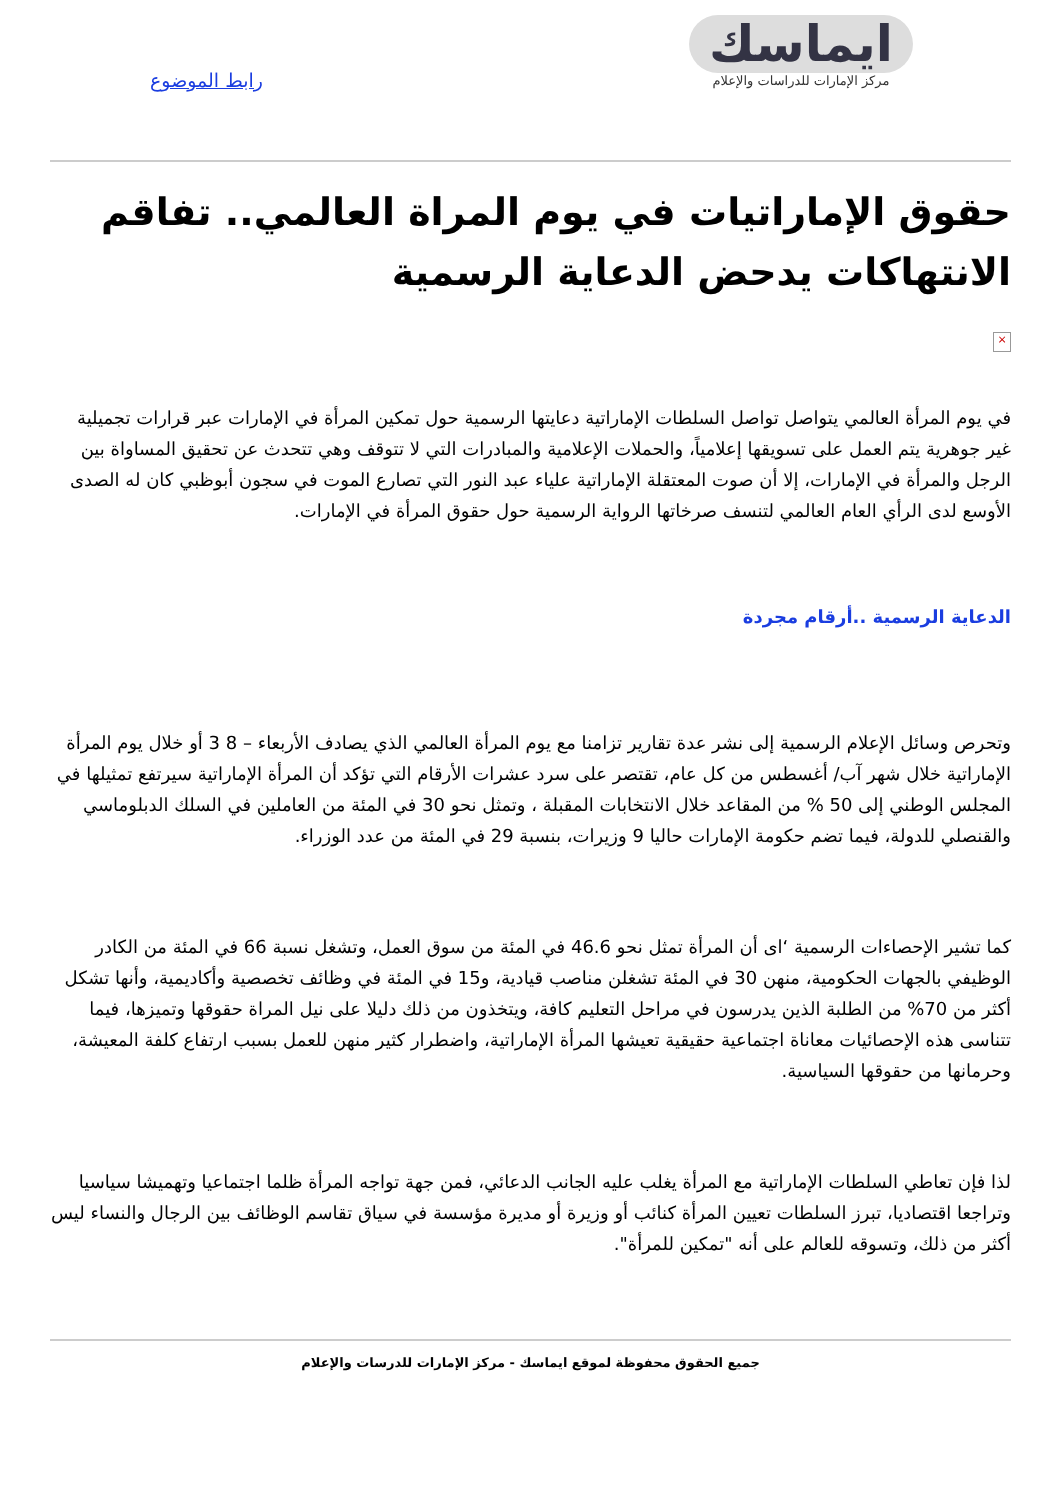ايماسك
مركز الإمارات للدراسات والإعلام
رابط الموضوع
حقوق الإماراتيات في يوم المراة العالمي.. تفاقم الانتهاكات يدحض الدعاية الرسمية
×
في يوم المرأة العالمي يتواصل تواصل السلطات الإماراتية دعايتها الرسمية حول تمكين المرأة في الإمارات عبر قرارات تجميلية غير جوهرية يتم العمل على تسويقها إعلامياً، والحملات الإعلامية والمبادرات التي لا تتوقف وهي تتحدث عن تحقيق المساواة بين الرجل والمرأة في الإمارات، إلا أن صوت المعتقلة الإماراتية علياء عبد النور التي تصارع الموت في سجون أبوظبي كان له الصدى الأوسع لدى الرأي العام العالمي لتنسف صرخاتها الرواية الرسمية حول حقوق المرأة في الإمارات.
الدعاية الرسمية ..أرقام مجردة
وتحرص وسائل الإعلام الرسمية إلى نشر عدة تقارير تزامنا مع يوم المرأة العالمي الذي يصادف الأربعاء – 8 3 أو خلال يوم المرأة الإماراتية خلال شهر آب/ أغسطس من كل عام، تقتصر على سرد عشرات الأرقام التي تؤكد أن المرأة الإماراتية سيرتفع تمثيلها في المجلس الوطني إلى 50 % من المقاعد خلال الانتخابات المقبلة ، وتمثل نحو 30 في المئة من العاملين في السلك الدبلوماسي والقنصلي للدولة، فيما تضم حكومة الإمارات حاليا 9 وزيرات، بنسبة 29 في المئة من عدد الوزراء.
كما تشير الإحصاءات الرسمية ‘اى أن المرأة تمثل نحو 46.6 في المئة من سوق العمل، وتشغل نسبة 66 في المئة من الكادر الوظيفي بالجهات الحكومية، منهن 30 في المئة تشغلن مناصب قيادية، و15 في المئة في وظائف تخصصية وأكاديمية، وأنها تشكل أكثر من 70% من الطلبة الذين يدرسون في مراحل التعليم كافة، ويتخذون من ذلك دليلا على نيل المراة حقوقها وتميزها، فيما تتناسى هذه الإحصائيات معاناة اجتماعية حقيقية تعيشها المرأة الإماراتية، واضطرار كثير منهن للعمل بسبب ارتفاع كلفة المعيشة، وحرمانها من حقوقها السياسية.
لذا فإن تعاطي السلطات الإماراتية مع المرأة يغلب عليه الجانب الدعائي، فمن جهة تواجه المرأة ظلما اجتماعيا وتهميشا سياسيا وتراجعا اقتصاديا، تبرز السلطات تعيين المرأة كنائب أو وزيرة أو مديرة مؤسسة في سياق تقاسم الوظائف بين الرجال والنساء ليس أكثر من ذلك، وتسوقه للعالم على أنه "تمكين للمرأة".
جميع الحقوق محفوظة لموقع ايماسك - مركز الإمارات للدرسات والإعلام